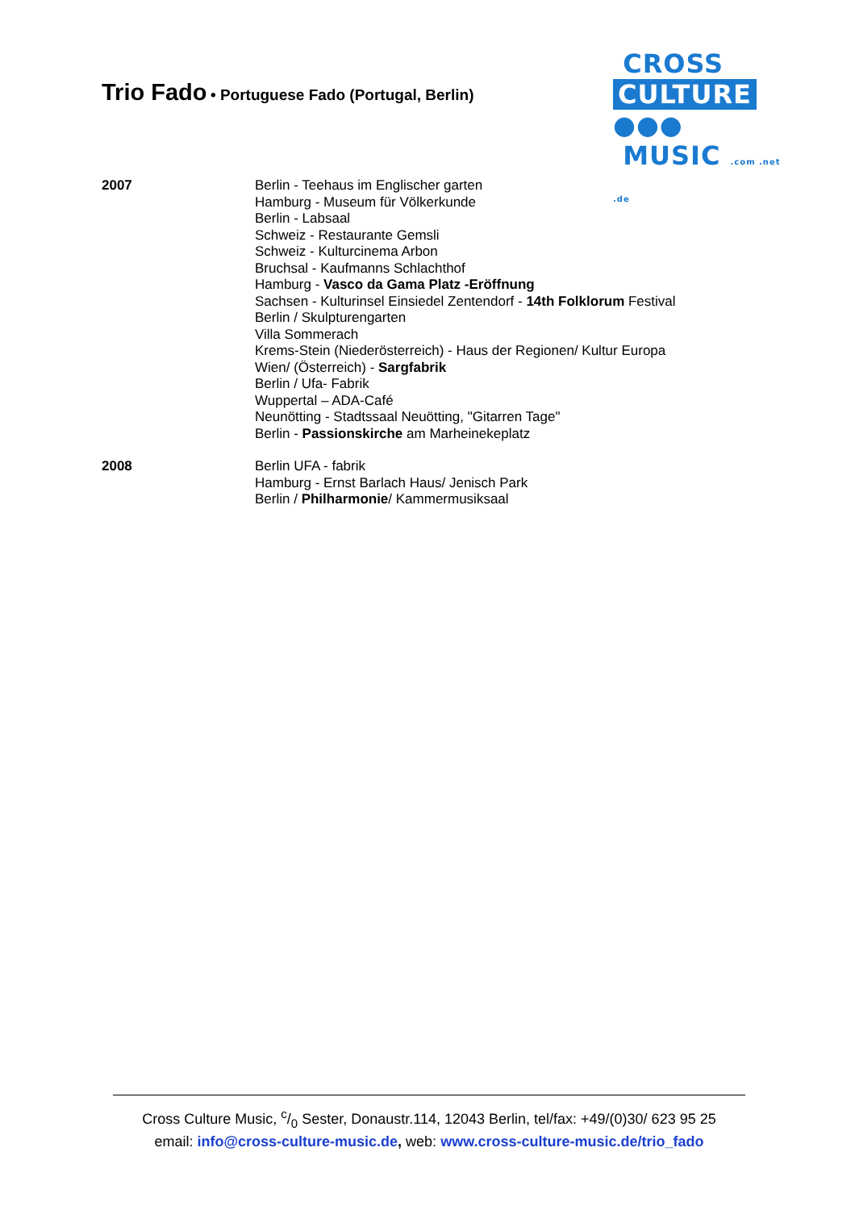Trio Fado • Portuguese Fado (Portugal, Berlin)
CROSS
CULTURE ●●●
MUSIC .com .net .de
2007 Berlin - Teehaus im Englischer garten
Hamburg - Museum für Völkerkunde
Berlin - Labsaal
Schweiz - Restaurante Gemsli
Schweiz - Kulturcinema Arbon
Bruchsal - Kaufmanns Schlachthof
Hamburg - Vasco da Gama Platz -Eröffnung
Sachsen - Kulturinsel Einsiedel Zentendorf - 14th Folklorum Festival
Berlin / Skulpturengarten
Villa Sommerach
Krems-Stein (Niederösterreich) - Haus der Regionen/ Kultur Europa
Wien/ (Österreich) - Sargfabrik
Berlin / Ufa- Fabrik
Wuppertal – ADA-Café
Neunötting - Stadtssaal Neuötting, "Gitarren Tage"
Berlin - Passionskirche am Marheinekeplatz
2008 Berlin UFA - fabrik
Hamburg - Ernst Barlach Haus/ Jenisch Park
Berlin / Philharmonie/ Kammermusiksaal
Cross Culture Music, c/0 Sester, Donaustr.114, 12043 Berlin, tel/fax: +49/(0)30/ 623 95 25
email: info@cross-culture-music.de, web: www.cross-culture-music.de/trio_fado